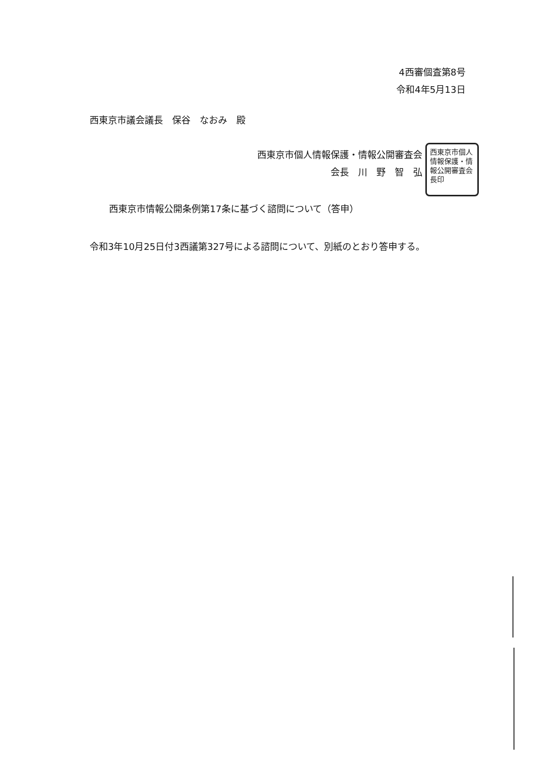西東京市個人情報保護・情報公開審査会長印
4西審個査第8号
令和4年5月13日
西東京市議会議長　保谷　なおみ　殿
西東京市個人情報保護・情報公開審査会
会長　川　野　智　弘
西東京市情報公開条例第17条に基づく諮問について（答申）
令和3年10月25日付3西議第327号による諮問について、別紙のとおり答申する。